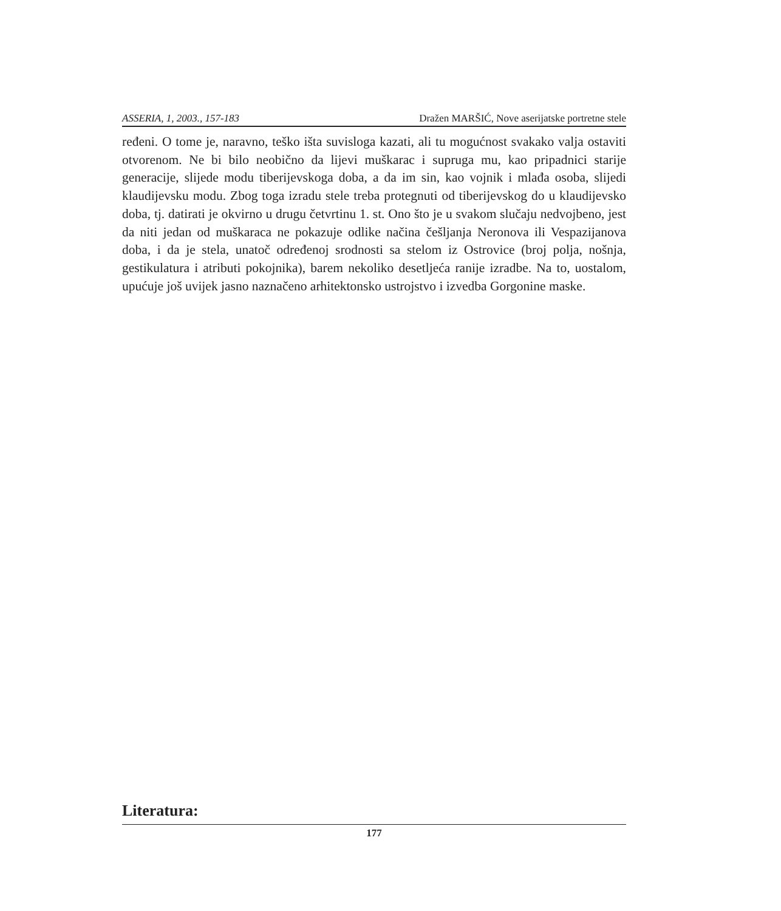ASSERIA, 1, 2003., 157-183 Dražen MARŠIĆ, Nove aserijatske portretne stele
ređeni. O tome je, naravno, teško išta suvisloga kazati, ali tu mogućnost svakako valja ostaviti otvorenom. Ne bi bilo neobično da lijevi muškarac i supruga mu, kao pripadnici starije generacije, slijede modu tiberijevskoga doba, a da im sin, kao vojnik i mlađa osoba, slijedi klaudijevsku modu. Zbog toga izradu stele treba protegnuti od tiberijevskog do u klaudijevsko doba, tj. datirati je okvirno u drugu četvrtinu 1. st. Ono što je u svakom slučaju nedvojbeno, jest da niti jedan od muškaraca ne pokazuje odlike načina češljanja Neronova ili Vespazijanova doba, i da je stela, unatoč određenoj srodnosti sa stelom iz Ostrovice (broj polja, nošnja, gestikulatura i atributi pokojnika), barem nekoliko desetljeća ranije izradbe. Na to, uostalom, upućuje još uvijek jasno naznačeno arhitektonsko ustrojstvo i izvedba Gorgonine maske.
Literatura:
177